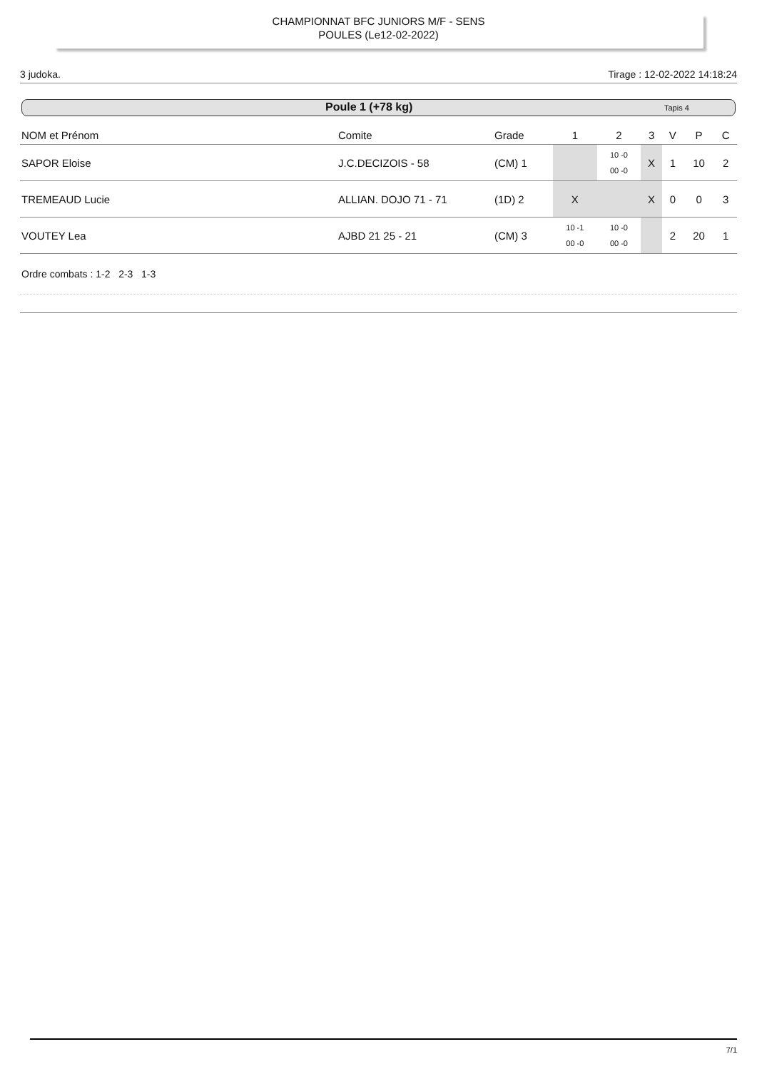CHAMPIONNAT BFC JUNIORS M/F - SENS
POULES (Le12-02-2022)
3 judoka. Tirage : 12-02-2022 14:18:24
Poule 1 (+78 kg) Tapis 4
| NOM et Prénom | Comite | Grade | 1 | 2 | 3 | V | P | C |
| --- | --- | --- | --- | --- | --- | --- | --- | --- |
| SAPOR Eloise | J.C.DECIZOIS - 58 | (CM) 1 | | 10 -0 00 -0 | X | 1 | 10 | 2 |
| TREMEAUD Lucie | ALLIAN. DOJO 71 - 71 | (1D) 2 | X | | X | 0 | 0 | 3 |
| VOUTEY Lea | AJBD 21 25 - 21 | (CM) 3 | 10 -1 00 -0 | 10 -0 00 -0 | | 2 | 20 | 1 |
Ordre combats : 1-2 2-3 1-3
7/1